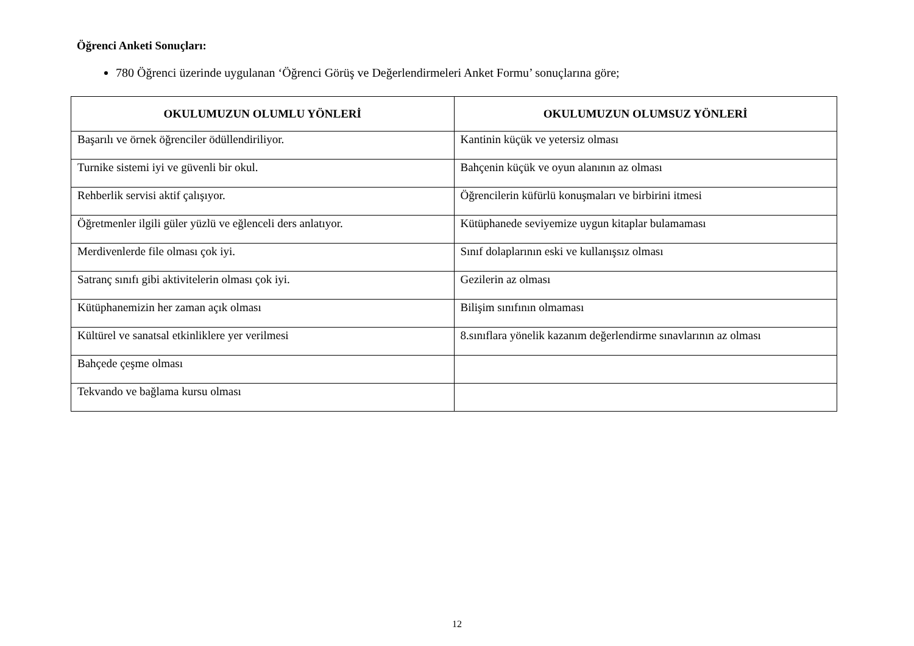Öğrenci Anketi Sonuçları:
780 Öğrenci üzerinde uygulanan ‘Öğrenci Görüş ve Değerlendirmeleri Anket Formu’ sonuçlarına göre;
| OKULUMUZUN OLUMLU YÖNLERİ | OKULUMUZUN OLUMSUZ YÖNLERİ |
| --- | --- |
| Başarılı ve örnek öğrenciler ödüllendiriliyor. | Kantinin küçük ve yetersiz olması |
| Turnike sistemi iyi ve güvenli bir okul. | Bahçenin küçük ve oyun alanının az olması |
| Rehberlik servisi aktif çalışıyor. | Öğrencilerin küfürlü konuşmaları ve birbirini itmesi |
| Öğretmenler ilgili güler yüzlü ve eğlenceli ders anlatıyor. | Kütüphanede seviyemize uygun kitaplar bulamaması |
| Merdivenlerde file olması çok iyi. | Sınıf dolaplarının eski ve kullanışsız olması |
| Satranç sınıfı gibi aktivitelerin olması çok iyi. | Gezilerin az olması |
| Kütüphanemizin her zaman açık olması | Bilişim sınıfının olmaması |
| Kültürel ve sanatsal etkinliklere yer verilmesi | 8.sınıflara yönelik kazanım değerlendirme sınavlarının az olması |
| Bahçede çeşme olması | |
| Tekvando ve bağlama kursu olması | |
12